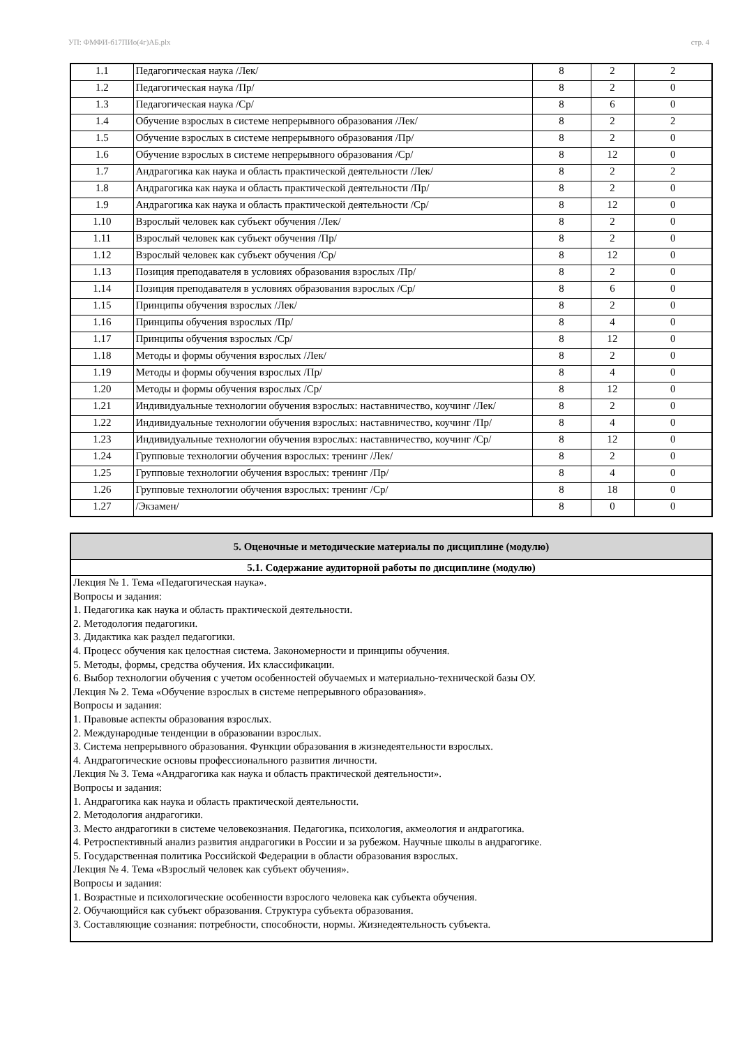УП: ФМФИ-б17ПИо(4г)АБ.plx стр. 4
| 1.1 | Педагогическая наука /Лек/ | 8 | 2 | 2 |
| 1.2 | Педагогическая наука /Пр/ | 8 | 2 | 0 |
| 1.3 | Педагогическая наука /Ср/ | 8 | 6 | 0 |
| 1.4 | Обучение взрослых в системе непрерывного образования /Лек/ | 8 | 2 | 2 |
| 1.5 | Обучение взрослых в системе непрерывного образования /Пр/ | 8 | 2 | 0 |
| 1.6 | Обучение взрослых в системе непрерывного образования /Ср/ | 8 | 12 | 0 |
| 1.7 | Андрагогика как наука и область практической деятельности /Лек/ | 8 | 2 | 2 |
| 1.8 | Андрагогика как наука и область практической деятельности /Пр/ | 8 | 2 | 0 |
| 1.9 | Андрагогика как наука и область практической деятельности /Ср/ | 8 | 12 | 0 |
| 1.10 | Взрослый человек как субъект обучения /Лек/ | 8 | 2 | 0 |
| 1.11 | Взрослый человек как субъект обучения /Пр/ | 8 | 2 | 0 |
| 1.12 | Взрослый человек как субъект обучения /Ср/ | 8 | 12 | 0 |
| 1.13 | Позиция преподавателя в условиях образования взрослых /Пр/ | 8 | 2 | 0 |
| 1.14 | Позиция преподавателя в условиях образования взрослых /Ср/ | 8 | 6 | 0 |
| 1.15 | Принципы обучения взрослых /Лек/ | 8 | 2 | 0 |
| 1.16 | Принципы обучения взрослых /Пр/ | 8 | 4 | 0 |
| 1.17 | Принципы обучения взрослых /Ср/ | 8 | 12 | 0 |
| 1.18 | Методы и формы обучения взрослых /Лек/ | 8 | 2 | 0 |
| 1.19 | Методы и формы обучения взрослых /Пр/ | 8 | 4 | 0 |
| 1.20 | Методы и формы обучения взрослых /Ср/ | 8 | 12 | 0 |
| 1.21 | Индивидуальные технологии обучения взрослых: наставничество, коучинг /Лек/ | 8 | 2 | 0 |
| 1.22 | Индивидуальные технологии обучения взрослых: наставничество, коучинг /Пр/ | 8 | 4 | 0 |
| 1.23 | Индивидуальные технологии обучения взрослых: наставничество, коучинг /Ср/ | 8 | 12 | 0 |
| 1.24 | Групповые технологии обучения взрослых: тренинг /Лек/ | 8 | 2 | 0 |
| 1.25 | Групповые технологии обучения взрослых: тренинг /Пр/ | 8 | 4 | 0 |
| 1.26 | Групповые технологии обучения взрослых: тренинг /Ср/ | 8 | 18 | 0 |
| 1.27 | /Экзамен/ | 8 | 0 | 0 |
| 5. Оценочные и методические материалы по дисциплине (модулю) |
| 5.1. Содержание аудиторной работы по дисциплине (модулю) |
| Лекция № 1. Тема «Педагогическая наука». Вопросы и задания: 1. Педагогика как наука и область практической деятельности. 2. Методология педагогики. 3. Дидактика как раздел педагогики. 4. Процесс обучения как целостная система. Закономерности и принципы обучения. 5. Методы, формы, средства обучения. Их классификации. 6. Выбор технологии обучения с учетом особенностей обучаемых и материально-технической базы ОУ. Лекция № 2. Тема «Обучение взрослых в системе непрерывного образования». Вопросы и задания: 1. Правовые аспекты образования взрослых. 2. Международные тенденции в образовании взрослых. 3. Система непрерывного образования. Функции образования в жизнедеятельности взрослых. 4. Андрагогические основы профессионального развития личности. Лекция № 3. Тема «Андрагогика как наука и область практической деятельности». Вопросы и задания: 1. Андрагогика как наука и область практической деятельности. 2. Методология андрагогики. 3. Место андрагогики в системе человекознания. Педагогика, психология, акмеология и андрагогика. 4. Ретроспективный анализ развития андрагогики в России и за рубежом. Научные школы в андрагогике. 5. Государственная политика Российской Федерации в области образования взрослых. Лекция № 4. Тема «Взрослый человек как субъект обучения». Вопросы и задания: 1. Возрастные и психологические особенности взрослого человека как субъекта обучения. 2. Обучающийся как субъект образования. Структура субъекта образования. 3. Составляющие сознания: потребности, способности, нормы. Жизнедеятельность субъекта. |